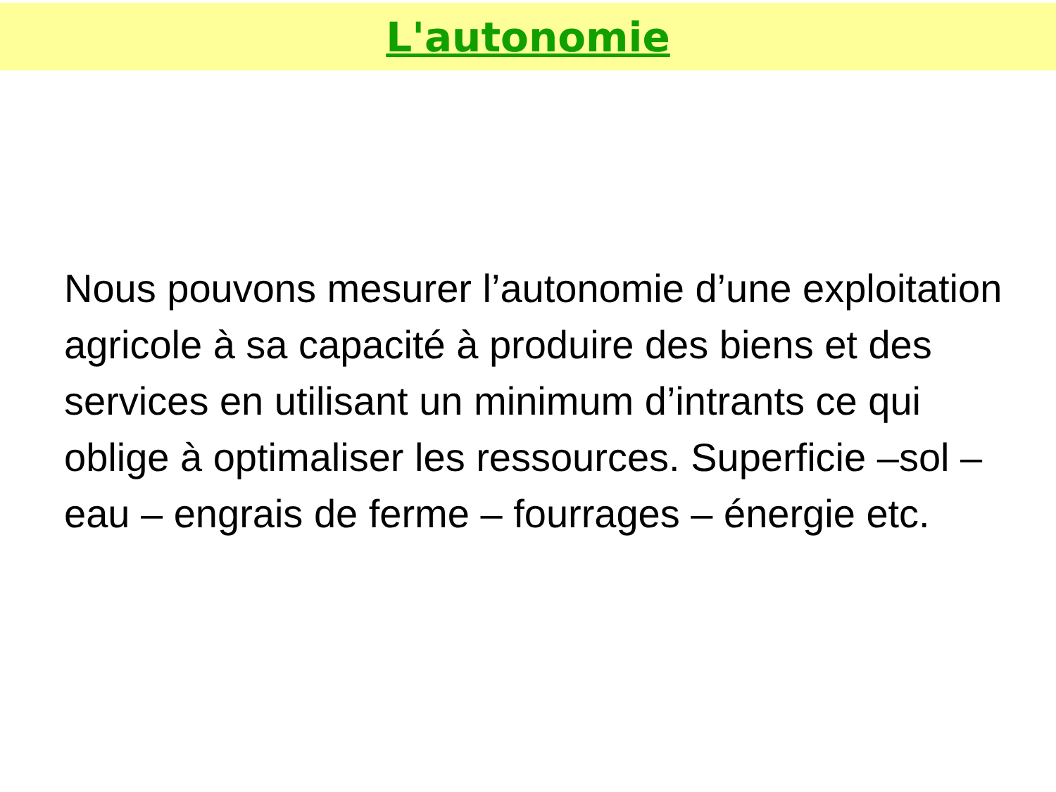L'autonomie
Nous pouvons mesurer l’autonomie d’une exploitation agricole à sa capacité à produire des biens et des services en utilisant un minimum d’intrants ce qui oblige à optimaliser les ressources. Superficie –sol – eau – engrais de ferme – fourrages – énergie etc.